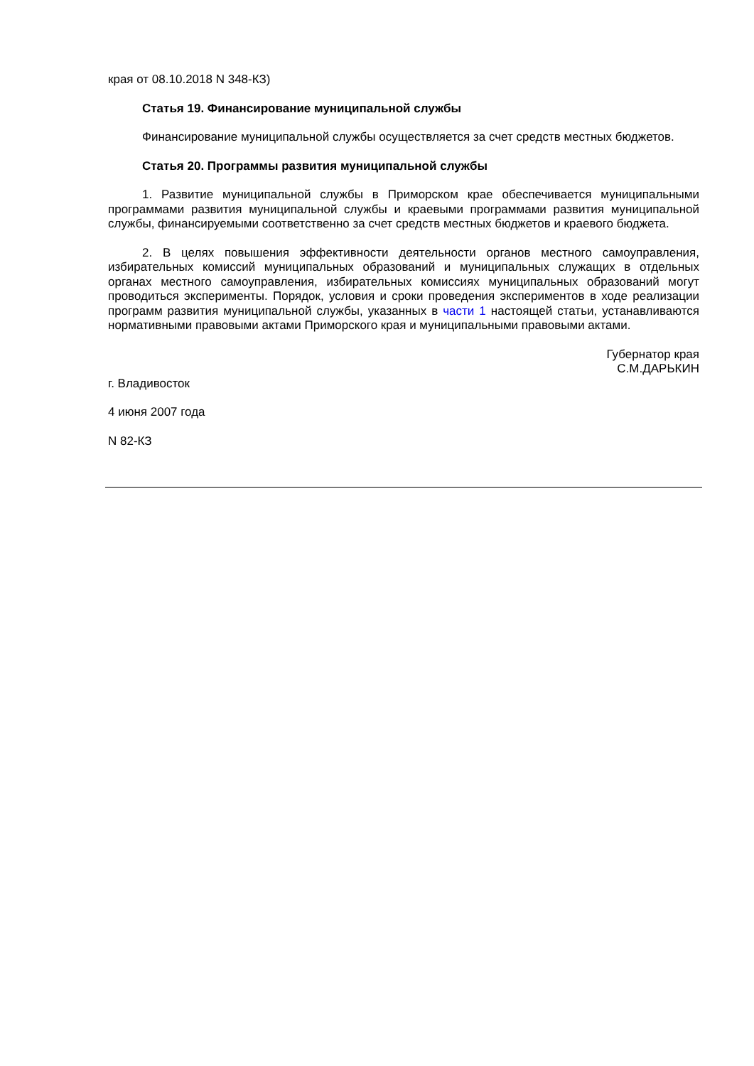края от 08.10.2018 N 348-КЗ)
Статья 19. Финансирование муниципальной службы
Финансирование муниципальной службы осуществляется за счет средств местных бюджетов.
Статья 20. Программы развития муниципальной службы
1. Развитие муниципальной службы в Приморском крае обеспечивается муниципальными программами развития муниципальной службы и краевыми программами развития муниципальной службы, финансируемыми соответственно за счет средств местных бюджетов и краевого бюджета.
2. В целях повышения эффективности деятельности органов местного самоуправления, избирательных комиссий муниципальных образований и муниципальных служащих в отдельных органах местного самоуправления, избирательных комиссиях муниципальных образований могут проводиться эксперименты. Порядок, условия и сроки проведения экспериментов в ходе реализации программ развития муниципальной службы, указанных в части 1 настоящей статьи, устанавливаются нормативными правовыми актами Приморского края и муниципальными правовыми актами.
Губернатор края
С.М.ДАРЬКИН
г. Владивосток
4 июня 2007 года
N 82-КЗ